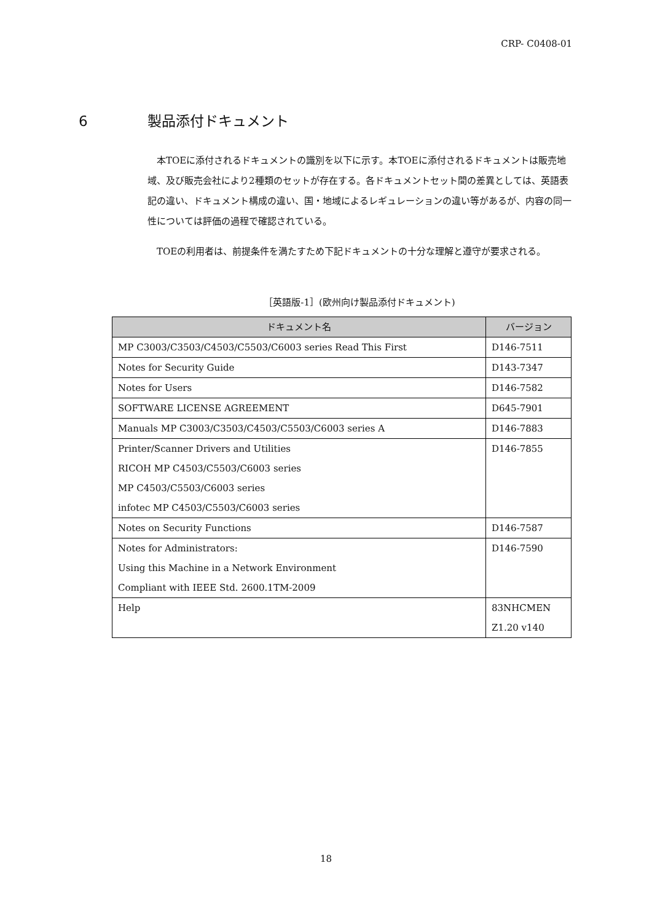CRP- C0408-01
6 製品添付ドキュメント
本TOEに添付されるドキュメントの識別を以下に示す。本TOEに添付されるドキュメントは販売地域、及び販売会社により2種類のセットが存在する。各ドキュメントセット間の差異としては、英語表記の違い、ドキュメント構成の違い、国・地域によるレギュレーションの違い等があるが、内容の同一性については評価の過程で確認されている。
TOEの利用者は、前提条件を満たすため下記ドキュメントの十分な理解と遵守が要求される。
［英語版-1］(欧州向け製品添付ドキュメント)
| ドキュメント名 | バージョン |
| --- | --- |
| MP C3003/C3503/C4503/C5503/C6003 series Read This First | D146-7511 |
| Notes for Security Guide | D143-7347 |
| Notes for Users | D146-7582 |
| SOFTWARE LICENSE AGREEMENT | D645-7901 |
| Manuals MP C3003/C3503/C4503/C5503/C6003 series A | D146-7883 |
| Printer/Scanner Drivers and Utilities RICOH MP C4503/C5503/C6003 series MP C4503/C5503/C6003 series infotec MP C4503/C5503/C6003 series | D146-7855 |
| Notes on Security Functions | D146-7587 |
| Notes for Administrators: Using this Machine in a Network Environment Compliant with IEEE Std. 2600.1TM-2009 | D146-7590 |
| Help | 83NHCMEN Z1.20 v140 |
18